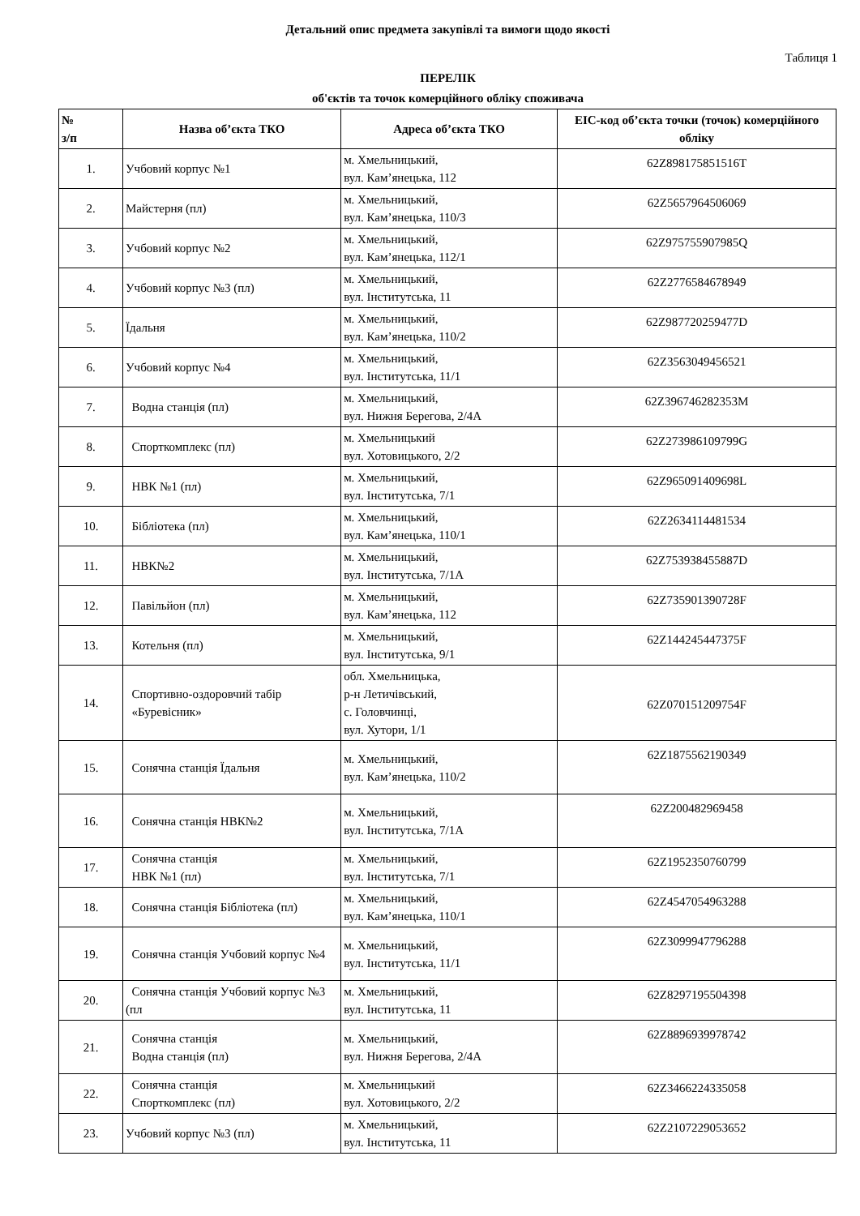Детальний опис предмета закупівлі та вимоги щодо якості
Таблиця 1
ПЕРЕЛІК
об'єктів та точок комерційного обліку споживача
| № з/п | Назва об’єкта ТКО | Адреса об’єкта ТКО | EIC-код об’єкта точки (точок) комерційного обліку |
| --- | --- | --- | --- |
| 1. | Учбовий корпус №1 | м. Хмельницький, вул. Кам’янецька, 112 | 62Z898175851516T |
| 2. | Майстерня (пл) | м. Хмельницький, вул. Кам’янецька, 110/3 | 62Z5657964506069 |
| 3. | Учбовий корпус №2 | м. Хмельницький, вул. Кам’янецька, 112/1 | 62Z975755907985Q |
| 4. | Учбовий корпус №3 (пл) | м. Хмельницький, вул. Інститутська, 11 | 62Z2776584678949 |
| 5. | Їдальня | м. Хмельницький, вул. Кам’янецька, 110/2 | 62Z987720259477D |
| 6. | Учбовий корпус №4 | м. Хмельницький, вул. Інститутська, 11/1 | 62Z3563049456521 |
| 7. | Водна станція (пл) | м. Хмельницький, вул. Нижня Берегова, 2/4А | 62Z396746282353M |
| 8. | Спорткомплекс (пл) | м. Хмельницький вул. Хотовицького, 2/2 | 62Z273986109799G |
| 9. | НВК №1 (пл) | м. Хмельницький, вул. Інститутська, 7/1 | 62Z965091409698L |
| 10. | Бібліотека (пл) | м. Хмельницький, вул. Кам’янецька, 110/1 | 62Z2634114481534 |
| 11. | НВК№2 | м. Хмельницький, вул. Інститутська, 7/1А | 62Z753938455887D |
| 12. | Павільйон (пл) | м. Хмельницький, вул. Кам’янецька, 112 | 62Z735901390728F |
| 13. | Котельня (пл) | м. Хмельницький, вул. Інститутська, 9/1 | 62Z144245447375F |
| 14. | Спортивно-оздоровчий табір «Буревісник» | обл. Хмельницька, р-н Летичівський, с. Головчинці, вул. Хутори, 1/1 | 62Z070151209754F |
| 15. | Сонячна станція Їдальня | м. Хмельницький, вул. Кам’янецька, 110/2 | 62Z1875562190349 |
| 16. | Сонячна станція НВК№2 | м. Хмельницький, вул. Інститутська, 7/1А | 62Z200482969458 |
| 17. | Сонячна станція НВК №1 (пл) | м. Хмельницький, вул. Інститутська, 7/1 | 62Z1952350760799 |
| 18. | Сонячна станція Бібліотека (пл) | м. Хмельницький, вул. Кам’янецька, 110/1 | 62Z4547054963288 |
| 19. | Сонячна станція Учбовий корпус №4 | м. Хмельницький, вул. Інститутська, 11/1 | 62Z3099947796288 |
| 20. | Сонячна станція Учбовий корпус №3 (пл | м. Хмельницький, вул. Інститутська, 11 | 62Z8297195504398 |
| 21. | Сонячна станція Водна станція (пл) | м. Хмельницький, вул. Нижня Берегова, 2/4А | 62Z8896939978742 |
| 22. | Сонячна станція Спорткомплекс (пл) | м. Хмельницький вул. Хотовицького, 2/2 | 62Z3466224335058 |
| 23. | Учбовий корпус №3 (пл) | м. Хмельницький, вул. Інститутська, 11 | 62Z2107229053652 |